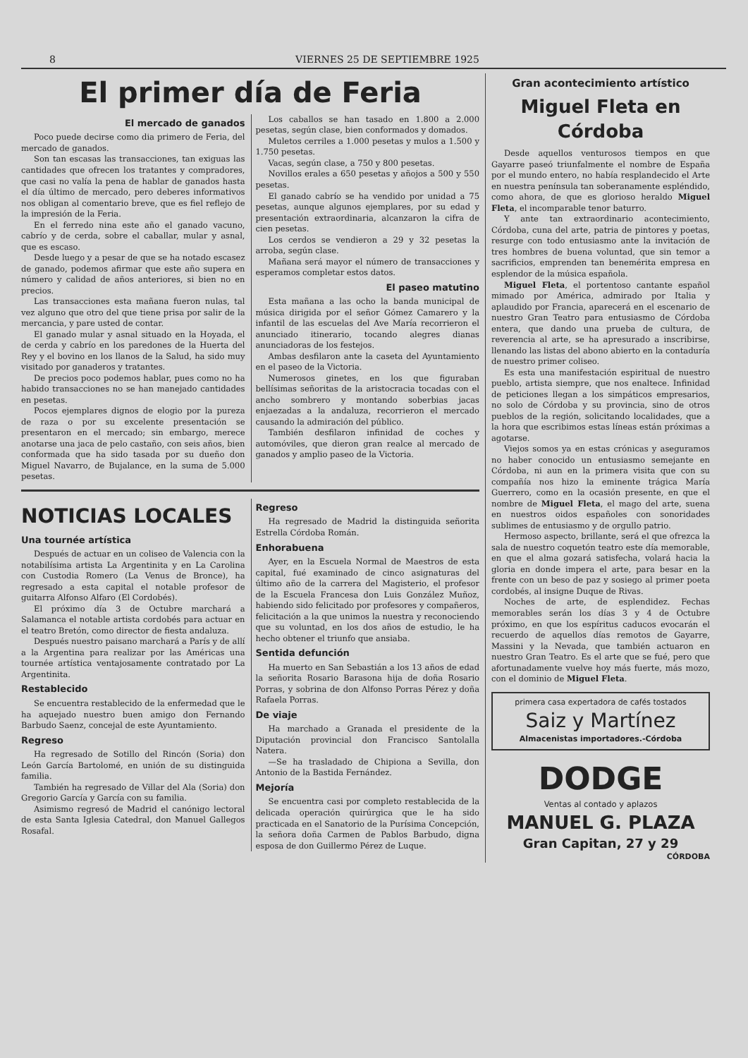8 VIERNES 25 DE SEPTIEMBRE 1925
El primer día de Feria
El mercado de ganados
Poco puede decirse como dia primero de Feria, del mercado de ganados.
Son tan escasas las transacciones, tan exiguas las cantidades que ofrecen los tratantes y compradores, que casi no valía la pena de hablar de ganados hasta el día último de mercado, pero deberes informativos nos obligan al comentario breve, que es fiel reflejo de la impresión de la Feria.
En el ferredo nina este año el ganado vacuno, cabrío y de cerda, sobre el caballar, mular y asnal, que es escaso.
Desde luego y a pesar de que se ha notado escasez de ganado, podemos afirmar que este año supera en número y calidad de años anteriores, si bien no en precios.
Las transacciones esta mañana fueron nulas, tal vez alguno que otro del que tiene prisa por salir de la mercancia, y pare usted de contar.
El ganado mular y asnal situado en la Hoyada, el de cerda y cabrío en los paredones de la Huerta del Rey y el bovino en los llanos de la Salud, ha sido muy visitado por ganaderos y tratantes.
De precios poco podemos hablar, pues como no ha habido transacciones no se han manejado cantidades en pesetas.
Pocos ejemplares dignos de elogio por la pureza de raza o por su excelente presentación se presentaron en el mercado; sin embargo, merece anotarse una jaca de pelo castaño, con seis años, bien conformada que ha sido tasada por su dueño don Miguel Navarro, de Bujalance, en la suma de 5.000 pesetas.
Los caballos se han tasado en 1.800 a 2.000 pesetas, según clase, bien conformados y domados.
Muletos cerriles a 1.000 pesetas y mulos a 1.500 y 1.750 pesetas.
Vacas, según clase, a 750 y 800 pesetas.
Novillos erales a 650 pesetas y añojos a 500 y 550 pesetas.
El ganado cabrío se ha vendido por unidad a 75 pesetas, aunque algunos ejemplares, por su edad y presentación extraordinaria, alcanzaron la cifra de cien pesetas.
Los cerdos se vendieron a 29 y 32 pesetas la arroba, según clase.
Mañana será mayor el número de transacciones y esperamos completar estos datos.
El paseo matutino
Esta mañana a las ocho la banda municipal de música dirigida por el señor Gómez Camarero y la infantil de las escuelas del Ave María recorrieron el anunciado itinerario, tocando alegres dianas anunciadoras de los festejos.
Ambas desfilaron ante la caseta del Ayuntamiento en el paseo de la Victoria.
Numerosos ginetes, en los que figuraban bellísimas señoritas de la aristocracia tocadas con el ancho sombrero y montando soberbias jacas enjaezadas a la andaluza, recorrieron el mercado causando la admiración del público.
También desfilaron infinidad de coches y automóviles, que dieron gran realce al mercado de ganados y amplio paseo de la Victoria.
NOTICIAS LOCALES
Una tournée artística
Después de actuar en un coliseo de Valencia con la notabilísima artista La Argentinita y en La Carolina con Custodia Romero (La Venus de Bronce), ha regresado a esta capital el notable profesor de guitarra Alfonso Alfaro (El Cordobés).
El próximo día 3 de Octubre marchará a Salamanca el notable artista cordobés para actuar en el teatro Bretón, como director de fiesta andaluza.
Después nuestro paisano marchará a París y de allí a la Argentina para realizar por las Américas una tournée artística ventajosamente contratado por La Argentinita.
Restablecido
Se encuentra restablecido de la enfermedad que le ha aquejado nuestro buen amigo don Fernando Barbudo Saenz, concejal de este Ayuntamiento.
Regreso
Ha regresado de Sotillo del Rincón (Soria) don León García Bartolomé, en unión de su distinguida familia.
También ha regresado de Villar del Ala (Soria) don Gregorio García y García con su familia.
Asimismo regresó de Madrid el canónigo lectoral de esta Santa Iglesia Catedral, don Manuel Gallegos Rosafal.
Regreso
Ha regresado de Madrid la distinguida señorita Estrella Córdoba Román.
Enhorabuena
Ayer, en la Escuela Normal de Maestros de esta capital, fué examinado de cinco asignaturas del último año de la carrera del Magisterio, el profesor de la Escuela Francesa don Luis González Muñoz, habiendo sido felicitado por profesores y compañeros, felicitación a la que unimos la nuestra y reconociendo que su voluntad, en los dos años de estudio, le ha hecho obtener el triunfo que ansiaba.
Sentida defunción
Ha muerto en San Sebastián a los 13 años de edad la señorita Rosario Barasona hija de doña Rosario Porras, y sobrina de don Alfonso Porras Pérez y doña Rafaela Porras.
De viaje
Ha marchado a Granada el presidente de la Diputación provincial don Francisco Santolalla Natera.
—Se ha trasladado de Chipiona a Sevilla, don Antonio de la Bastida Fernández.
Mejoría
Se encuentra casi por completo restablecida de la delicada operación quirúrgica que le ha sido practicada en el Sanatorio de la Purísima Concepción, la señora doña Carmen de Pablos Barbudo, digna esposa de don Guillermo Pérez de Luque.
Gran acontecimiento artístico
Miguel Fleta en Córdoba
Desde aquellos venturosos tiempos en que Gayarre paseó triunfalmente el nombre de España por el mundo entero, no había resplandecido el Arte en nuestra península tan soberanamente espléndido, como ahora, de que es glorioso heraldo Miguel Fleta, el incomparable tenor baturro.
Y ante tan extraordinario acontecimiento, Córdoba, cuna del arte, patria de pintores y poetas, resurge con todo entusiasmo ante la invitación de tres hombres de buena voluntad, que sin temor a sacrificios, emprenden tan benemérita empresa en esplendor de la música española.
Miguel Fleta, el portentoso cantante español mimado por América, admirado por Italia y aplaudido por Francia, aparecerá en el escenario de nuestro Gran Teatro para entusiasmo de Córdoba entera, que dando una prueba de cultura, de reverencia al arte, se ha apresurado a inscribirse, llenando las listas del abono abierto en la contaduría de nuestro primer coliseo.
Es esta una manifestación espiritual de nuestro pueblo, artista siempre, que nos enaltece. Infinidad de peticiones llegan a los simpáticos empresarios, no solo de Córdoba y su provincia, sino de otros pueblos de la región, solicitando localidades, que a la hora que escribimos estas líneas están próximas a agotarse.
Viejos somos ya en estas crónicas y aseguramos no haber conocido un entusiasmo semejante en Córdoba, ni aun en la primera visita que con su compañía nos hizo la eminente trágica María Guerrero, como en la ocasión presente, en que el nombre de Miguel Fleta, el mago del arte, suena en nuestros oidos españoles con sonoridades sublimes de entusiasmo y de orgullo patrio.
Hermoso aspecto, brillante, será el que ofrezca la sala de nuestro coquetón teatro este día memorable, en que el alma gozará satisfecha, volará hacia la gloria en donde impera el arte, para besar en la frente con un beso de paz y sosiego al primer poeta cordobés, al insigne Duque de Rivas.
Noches de arte, de esplendidez. Fechas memorables serán los días 3 y 4 de Octubre próximo, en que los espíritus caducos evocarán el recuerdo de aquellos días remotos de Gayarre, Massini y la Nevada, que también actuaron en nuestro Gran Teatro. Es el arte que se fué, pero que afortunadamente vuelve hoy más fuerte, más mozo, con el dominio de Miguel Fleta.
primera casa expertadora de cafés tostados
Saiz y Martínez
Almacenistas importadores.-Córdoba
DODGE
Ventas al contado y aplazos
MANUEL G. PLAZA
Gran Capitan, 27 y 29
CÓRDOBA